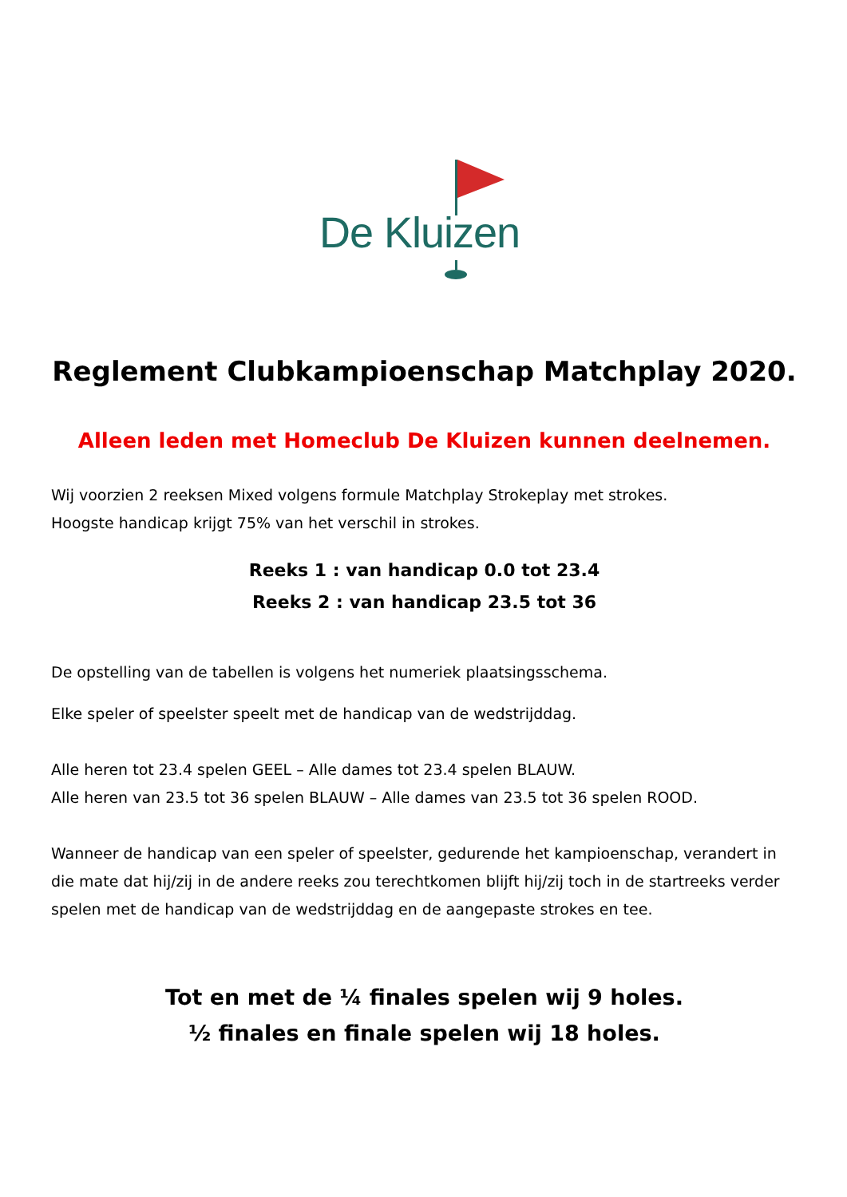De Kluizen
Reglement Clubkampioenschap Matchplay 2020.
Alleen leden met Homeclub De Kluizen kunnen deelnemen.
Wij voorzien 2 reeksen Mixed volgens formule Matchplay Strokeplay met strokes.
Hoogste handicap krijgt 75% van het verschil in strokes.
Reeks 1 : van handicap 0.0 tot 23.4
Reeks 2 : van handicap 23.5 tot 36
De opstelling van de tabellen is volgens het numeriek plaatsingsschema.
Elke speler of speelster speelt met de handicap van de wedstrijddag.
Alle heren tot 23.4 spelen GEEL – Alle dames tot 23.4 spelen BLAUW.
Alle heren van 23.5 tot 36 spelen BLAUW – Alle dames van 23.5 tot 36 spelen ROOD.
Wanneer de handicap van een speler of speelster, gedurende het kampioenschap, verandert in die mate dat hij/zij in de andere reeks zou terechtkomen blijft hij/zij toch in de startreeks verder spelen met de handicap van de wedstrijddag en de aangepaste strokes en tee.
Tot en met de ¼ finales spelen wij 9 holes.
½ finales en finale spelen wij 18 holes.